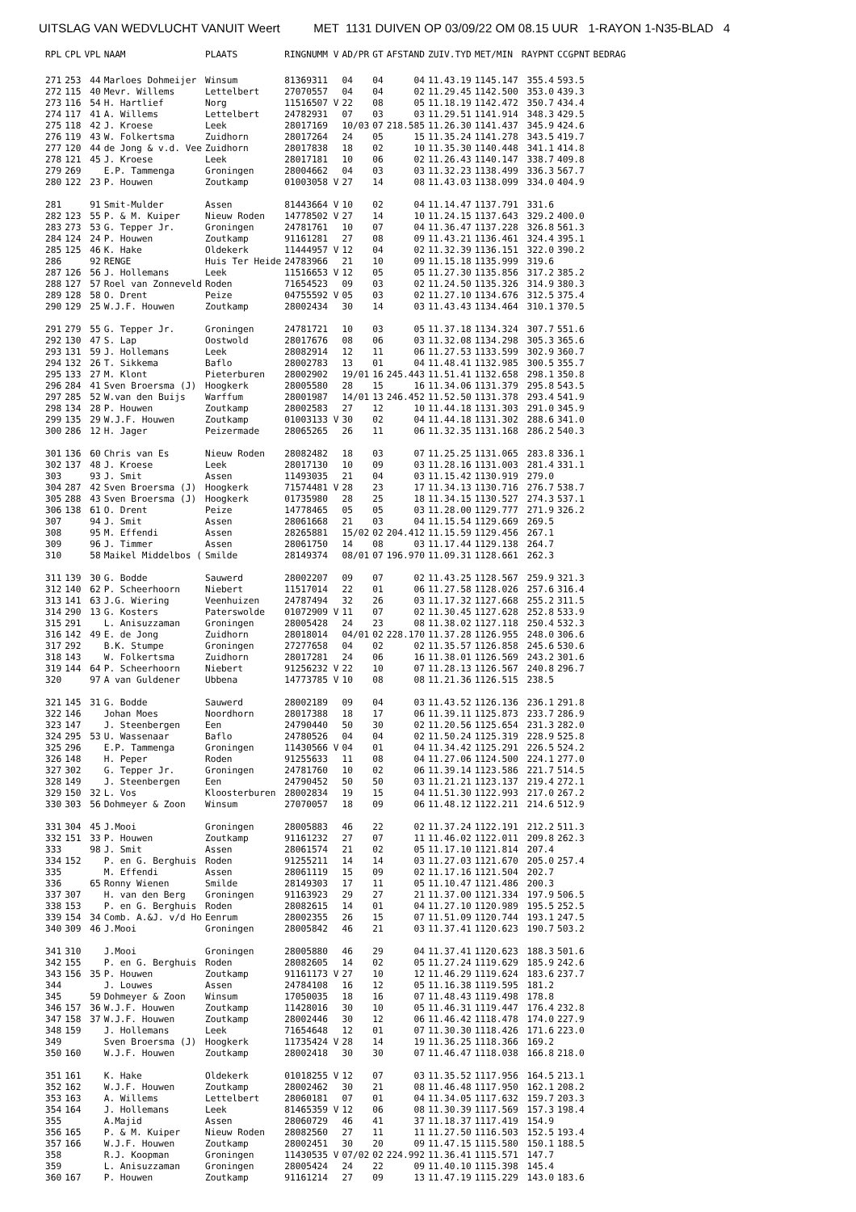UITSLAG VAN WEDVLUCHT VANUIT Weert MET 1131 DUIVEN OP 03/09/22 OM 08.15 UUR 1-RAYON 1-N35-BLAD 4
| RPL | CPL | VPL | NAAM | PLAATS | RINGNUMM V | AD/PR | GT | AFSTAND | ZUIV.TYD | MET/MIN | RAYPNT | CCGPNT | BEDRAG |
| --- | --- | --- | --- | --- | --- | --- | --- | --- | --- | --- | --- | --- | --- |
| 271 | 253 | 44 | Marloes Dohmeijer | Winsum | 81369311 | 04 | 04 | 04 | 11.43.19 | 1145.147 | 355.4 | 593.5 | |
| 272 | 115 | 40 | Mevr. Willems | Lettelbert | 27070557 | 04 | 04 | 02 | 11.29.45 | 1142.500 | 353.0 | 439.3 | |
| 273 | 116 | 54 | H. Hartlief | Norg | 11516507 V | 22 | 08 | 05 | 11.18.19 | 1142.472 | 350.7 | 434.4 | |
| 274 | 117 | 41 | A. Willems | Lettelbert | 24782931 | 07 | 03 | 03 | 11.29.51 | 1141.914 | 348.3 | 429.5 | |
| 275 | 118 | 42 | J. Kroese | Leek | 28017169 | 10/03 | 07 | 218.585 | 11.26.30 | 1141.437 | 345.9 | 424.6 | |
| 276 | 119 | 43 | W. Folkertsma | Zuidhorn | 28017264 | 24 | 05 | 15 | 11.35.24 | 1141.278 | 343.5 | 419.7 | |
| 277 | 120 | 44 | de Jong & v.d. Vee | Zuidhorn | 28017838 | 18 | 02 | 10 | 11.35.30 | 1140.448 | 341.1 | 414.8 | |
| 278 | 121 | 45 | J. Kroese | Leek | 28017181 | 10 | 06 | 02 | 11.26.43 | 1140.147 | 338.7 | 409.8 | |
| 279 | 269 | | E.P. Tammenga | Groningen | 28004662 | 04 | 03 | 03 | 11.32.23 | 1138.499 | 336.3 | 567.7 | |
| 280 | 122 | 23 | P. Houwen | Zoutkamp | 01003058 V | 27 | 14 | 08 | 11.43.03 | 1138.099 | 334.0 | 404.9 | |
| 281 | | 91 | Smit-Mulder | Assen | 81443664 V | 10 | 02 | 04 | 11.14.47 | 1137.791 | 331.6 | | |
| 282 | 123 | 55 | P. & M. Kuiper | Nieuw Roden | 14778502 V | 27 | 14 | 10 | 11.24.15 | 1137.643 | 329.2 | 400.0 | |
| 283 | 273 | 53 | G. Tepper Jr. | Groningen | 24781761 | 10 | 07 | 04 | 11.36.47 | 1137.228 | 326.8 | 561.3 | |
| 284 | 124 | 24 | P. Houwen | Zoutkamp | 91161281 | 27 | 08 | 09 | 11.43.21 | 1136.461 | 324.4 | 395.1 | |
| 285 | 125 | 46 | K. Hake | Oldekerk | 11444957 V | 12 | 04 | 02 | 11.32.39 | 1136.151 | 322.0 | 390.2 | |
| 286 | | 92 | RENGE | Huis Ter Heide | 24783966 | 21 | 10 | 09 | 11.15.18 | 1135.999 | 319.6 | | |
| 287 | 126 | 56 | J. Hollemans | Leek | 11516653 V | 12 | 05 | 05 | 11.27.30 | 1135.856 | 317.2 | 385.2 | |
| 288 | 127 | 57 | Roel van Zonneveld | Roden | 71654523 | 09 | 03 | 02 | 11.24.50 | 1135.326 | 314.9 | 380.3 | |
| 289 | 128 | 58 | O. Drent | Peize | 04755592 V | 05 | 03 | 02 | 11.27.10 | 1134.676 | 312.5 | 375.4 | |
| 290 | 129 | 25 | W.J.F. Houwen | Zoutkamp | 28002434 | 30 | 14 | 03 | 11.43.43 | 1134.464 | 310.1 | 370.5 | |
| 291 | 279 | 55 | G. Tepper Jr. | Groningen | 24781721 | 10 | 03 | 05 | 11.37.18 | 1134.324 | 307.7 | 551.6 | |
| 292 | 130 | 47 | S. Lap | Oostwold | 28017676 | 08 | 06 | 03 | 11.32.08 | 1134.298 | 305.3 | 365.6 | |
| 293 | 131 | 59 | J. Hollemans | Leek | 28082914 | 12 | 11 | 06 | 11.27.53 | 1133.599 | 302.9 | 360.7 | |
| 294 | 132 | 26 | T. Sikkema | Baflo | 28002783 | 13 | 01 | 04 | 11.48.41 | 1132.985 | 300.5 | 355.7 | |
| 295 | 133 | 27 | M. Klont | Pieterburen | 28002902 | 19/01 | 16 | 245.443 | 11.51.41 | 1132.658 | 298.1 | 350.8 | |
| 296 | 284 | 41 | Sven Broersma (J) | Hoogkerk | 28005580 | 28 | 15 | 16 | 11.34.06 | 1131.379 | 295.8 | 543.5 | |
| 297 | 285 | 52 | W.van den Buijs | Warffum | 28001987 | 14/01 | 13 | 246.452 | 11.52.50 | 1131.378 | 293.4 | 541.9 | |
| 298 | 134 | 28 | P. Houwen | Zoutkamp | 28002583 | 27 | 12 | 10 | 11.44.18 | 1131.303 | 291.0 | 345.9 | |
| 299 | 135 | 29 | W.J.F. Houwen | Zoutkamp | 01003133 V | 30 | 02 | 04 | 11.44.18 | 1131.302 | 288.6 | 341.0 | |
| 300 | 286 | 12 | H. Jager | Peizermade | 28065265 | 26 | 11 | 06 | 11.32.35 | 1131.168 | 286.2 | 540.3 | |
| 301 | 136 | 60 | Chris van Es | Nieuw Roden | 28082482 | 18 | 03 | 07 | 11.25.25 | 1131.065 | 283.8 | 336.1 | |
| 302 | 137 | 48 | J. Kroese | Leek | 28017130 | 10 | 09 | 03 | 11.28.16 | 1131.003 | 281.4 | 331.1 | |
| 303 | | 93 | J. Smit | Assen | 11493035 | 21 | 04 | 03 | 11.15.42 | 1130.919 | 279.0 | | |
| 304 | 287 | 42 | Sven Broersma (J) | Hoogkerk | 71574481 V | 28 | 23 | 17 | 11.34.13 | 1130.716 | 276.7 | 538.7 | |
| 305 | 288 | 43 | Sven Broersma (J) | Hoogkerk | 01735980 | 28 | 25 | 18 | 11.34.15 | 1130.527 | 274.3 | 537.1 | |
| 306 | 138 | 61 | O. Drent | Peize | 14778465 | 05 | 05 | 03 | 11.28.00 | 1129.777 | 271.9 | 326.2 | |
| 307 | | 94 | J. Smit | Assen | 28061668 | 21 | 03 | 04 | 11.15.54 | 1129.669 | 269.5 | | |
| 308 | | 95 | M. Effendi | Assen | 28265881 | 15/02 | 02 | 204.412 | 11.15.59 | 1129.456 | 267.1 | | |
| 309 | | 96 | J. Timmer | Assen | 28061750 | 14 | 08 | 03 | 11.17.44 | 1129.138 | 264.7 | | |
| 310 | | 58 | Maikel Middelbos ( | Smilde | 28149374 | 08/01 | 07 | 196.970 | 11.09.31 | 1128.661 | 262.3 | | |
| 311 | 139 | 30 | G. Bodde | Sauwerd | 28002207 | 09 | 07 | 02 | 11.43.25 | 1128.567 | 259.9 | 321.3 | |
| 312 | 140 | 62 | P. Scheerhoorn | Niebert | 11517014 | 22 | 01 | 06 | 11.27.58 | 1128.026 | 257.6 | 316.4 | |
| 313 | 141 | 63 | J.G. Wiering | Veenhuizen | 24787494 | 32 | 26 | 03 | 11.17.32 | 1127.668 | 255.2 | 311.5 | |
| 314 | 290 | 13 | G. Kosters | Paterswolde | 01072909 V | 11 | 07 | 02 | 11.30.45 | 1127.628 | 252.8 | 533.9 | |
| 315 | 291 | | L. Anisuzzaman | Groningen | 28005428 | 24 | 23 | 08 | 11.38.02 | 1127.118 | 250.4 | 532.3 | |
| 316 | 142 | 49 | E. de Jong | Zuidhorn | 28018014 | 04/01 | 02 | 228.170 | 11.37.28 | 1126.955 | 248.0 | 306.6 | |
| 317 | 292 | | B.K. Stumpe | Groningen | 27277658 | 04 | 02 | 02 | 11.35.57 | 1126.858 | 245.6 | 530.6 | |
| 318 | 143 | | W. Folkertsma | Zuidhorn | 28017281 | 24 | 06 | 16 | 11.38.01 | 1126.569 | 243.2 | 301.6 | |
| 319 | 144 | 64 | P. Scheerhoorn | Niebert | 91256232 V | 22 | 10 | 07 | 11.28.13 | 1126.567 | 240.8 | 296.7 | |
| 320 | | 97 | A van Guldener | Ubbena | 14773785 V | 10 | 08 | 08 | 11.21.36 | 1126.515 | 238.5 | | |
| 321 | 145 | 31 | G. Bodde | Sauwerd | 28002189 | 09 | 04 | 03 | 11.43.52 | 1126.136 | 236.1 | 291.8 | |
| 322 | 146 | | Johan Moes | Noordhorn | 28017388 | 18 | 17 | 06 | 11.39.11 | 1125.873 | 233.7 | 286.9 | |
| 323 | 147 | | J. Steenbergen | Een | 24790440 | 50 | 30 | 02 | 11.20.56 | 1125.654 | 231.3 | 282.0 | |
| 324 | 295 | 53 | U. Wassenaar | Baflo | 24780526 | 04 | 04 | 02 | 11.50.24 | 1125.319 | 228.9 | 525.8 | |
| 325 | 296 | | E.P. Tammenga | Groningen | 11430566 V | 04 | 01 | 04 | 11.34.42 | 1125.291 | 226.5 | 524.2 | |
| 326 | 148 | | H. Peper | Roden | 91255633 | 11 | 08 | 04 | 11.27.06 | 1124.500 | 224.1 | 277.0 | |
| 327 | 302 | | G. Tepper Jr. | Groningen | 24781760 | 10 | 02 | 06 | 11.39.14 | 1123.586 | 221.7 | 514.5 | |
| 328 | 149 | | J. Steenbergen | Een | 24790452 | 50 | 50 | 03 | 11.21.21 | 1123.137 | 219.4 | 272.1 | |
| 329 | 150 | 32 | L. Vos | Kloosterburen | 28002834 | 19 | 15 | 04 | 11.51.30 | 1122.993 | 217.0 | 267.2 | |
| 330 | 303 | 56 | Dohmeyer & Zoon | Winsum | 27070057 | 18 | 09 | 06 | 11.48.12 | 1122.211 | 214.6 | 512.9 | |
| 331 | 304 | 45 | J.Mooi | Groningen | 28005883 | 46 | 22 | 02 | 11.37.24 | 1122.191 | 212.2 | 511.3 | |
| 332 | 151 | 33 | P. Houwen | Zoutkamp | 91161232 | 27 | 07 | 11 | 11.46.02 | 1122.011 | 209.8 | 262.3 | |
| 333 | | 98 | J. Smit | Assen | 28061574 | 21 | 02 | 05 | 11.17.10 | 1121.814 | 207.4 | | |
| 334 | 152 | | P. en G. Berghuis | Roden | 91255211 | 14 | 14 | 03 | 11.27.03 | 1121.670 | 205.0 | 257.4 | |
| 335 | | | M. Effendi | Assen | 28061119 | 15 | 09 | 02 | 11.17.16 | 1121.504 | 202.7 | | |
| 336 | | 65 | Ronny Wienen | Smilde | 28149303 | 17 | 11 | 05 | 11.10.47 | 1121.486 | 200.3 | | |
| 337 | 307 | | H. van den Berg | Groningen | 91163923 | 29 | 27 | 21 | 11.37.00 | 1121.334 | 197.9 | 506.5 | |
| 338 | 153 | | P. en G. Berghuis | Roden | 28082615 | 14 | 01 | 04 | 11.27.10 | 1120.989 | 195.5 | 252.5 | |
| 339 | 154 | 34 | Comb. A.&J. v/d Ho | Eenrum | 28002355 | 26 | 15 | 07 | 11.51.09 | 1120.744 | 193.1 | 247.5 | |
| 340 | 309 | 46 | J.Mooi | Groningen | 28005842 | 46 | 21 | 03 | 11.37.41 | 1120.623 | 190.7 | 503.2 | |
| 341 | 310 | | J.Mooi | Groningen | 28005880 | 46 | 29 | 04 | 11.37.41 | 1120.623 | 188.3 | 501.6 | |
| 342 | 155 | | P. en G. Berghuis | Roden | 28082605 | 14 | 02 | 05 | 11.27.24 | 1119.629 | 185.9 | 242.6 | |
| 343 | 156 | 35 | P. Houwen | Zoutkamp | 91161173 V | 27 | 10 | 12 | 11.46.29 | 1119.624 | 183.6 | 237.7 | |
| 344 | | | J. Louwes | Assen | 24784108 | 16 | 12 | 05 | 11.16.38 | 1119.595 | 181.2 | | |
| 345 | | 59 | Dohmeyer & Zoon | Winsum | 17050035 | 18 | 16 | 07 | 11.48.43 | 1119.498 | 178.8 | | |
| 346 | 157 | 36 | W.J.F. Houwen | Zoutkamp | 11428016 | 30 | 10 | 05 | 11.46.31 | 1119.447 | 176.4 | 232.8 | |
| 347 | 158 | 37 | W.J.F. Houwen | Zoutkamp | 28002446 | 30 | 12 | 06 | 11.46.42 | 1118.478 | 174.0 | 227.9 | |
| 348 | 159 | | J. Hollemans | Leek | 71654648 | 12 | 01 | 07 | 11.30.30 | 1118.426 | 171.6 | 223.0 | |
| 349 | | | Sven Broersma (J) | Hoogkerk | 11735424 V | 28 | 14 | 19 | 11.36.25 | 1118.366 | 169.2 | | |
| 350 | 160 | | W.J.F. Houwen | Zoutkamp | 28002418 | 30 | 30 | 07 | 11.46.47 | 1118.038 | 166.8 | 218.0 | |
| 351 | 161 | | K. Hake | Oldekerk | 01018255 V | 12 | 07 | 03 | 11.35.52 | 1117.956 | 164.5 | 213.1 | |
| 352 | 162 | | W.J.F. Houwen | Zoutkamp | 28002462 | 30 | 21 | 08 | 11.46.48 | 1117.950 | 162.1 | 208.2 | |
| 353 | 163 | | A. Willems | Lettelbert | 28060181 | 07 | 01 | 04 | 11.34.05 | 1117.632 | 159.7 | 203.3 | |
| 354 | 164 | | J. Hollemans | Leek | 81465359 V | 12 | 06 | 08 | 11.30.39 | 1117.569 | 157.3 | 198.4 | |
| 355 | | | A.Majid | Assen | 28060729 | 46 | 41 | 37 | 11.18.37 | 1117.419 | 154.9 | | |
| 356 | 165 | | P. & M. Kuiper | Nieuw Roden | 28082560 | 27 | 11 | 11 | 11.27.50 | 1116.503 | 152.5 | 193.4 | |
| 357 | 166 | | W.J.F. Houwen | Zoutkamp | 28002451 | 30 | 20 | 09 | 11.47.15 | 1115.580 | 150.1 | 188.5 | |
| 358 | | | R.J. Koopman | Groningen | 11430535 V | 07/02 | 02 | 224.992 | 11.36.41 | 1115.571 | 147.7 | | |
| 359 | | | L. Anisuzzaman | Groningen | 28005424 | 24 | 22 | 09 | 11.40.10 | 1115.398 | 145.4 | | |
| 360 | 167 | | P. Houwen | Zoutkamp | 91161214 | 27 | 09 | 13 | 11.47.19 | 1115.229 | 143.0 | 183.6 | |